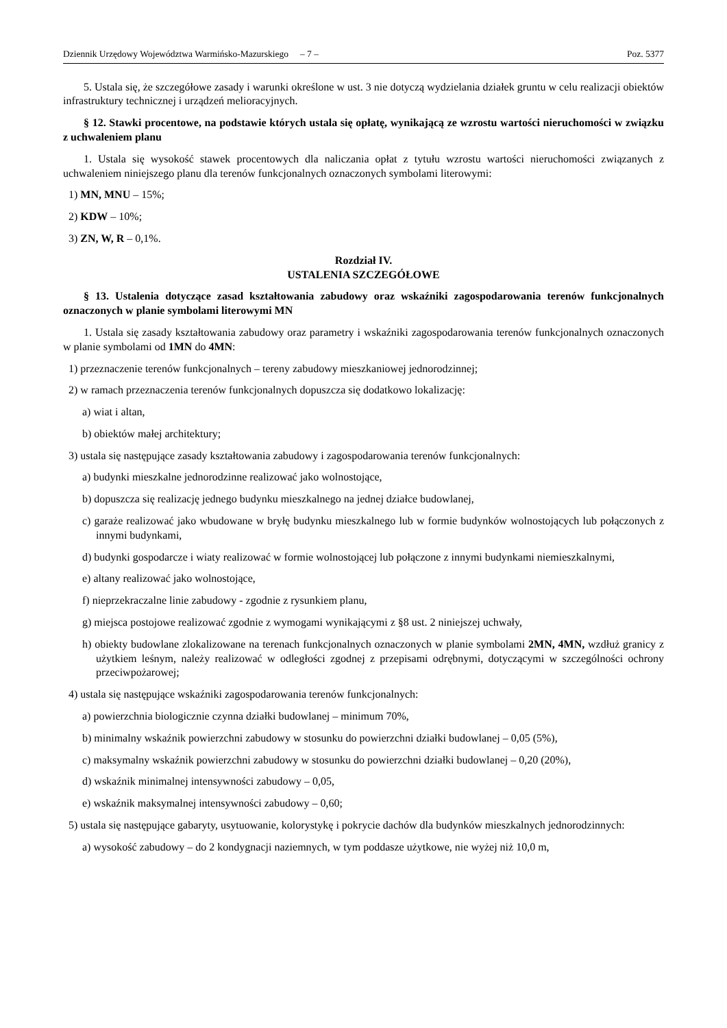Dziennik Urzędowy Województwa Warmińsko-Mazurskiego – 7 – Poz. 5377
5. Ustala się, że szczegółowe zasady i warunki określone w ust. 3 nie dotyczą wydzielania działek gruntu w celu realizacji obiektów infrastruktury technicznej i urządzeń melioracyjnych.
§ 12. Stawki procentowe, na podstawie których ustala się opłatę, wynikającą ze wzrostu wartości nieruchomości w związku z uchwaleniem planu
1. Ustala się wysokość stawek procentowych dla naliczania opłat z tytułu wzrostu wartości nieruchomości związanych z uchwaleniem niniejszego planu dla terenów funkcjonalnych oznaczonych symbolami literowymi:
1) MN, MNU – 15%;
2) KDW – 10%;
3) ZN, W, R – 0,1%.
Rozdział IV.
USTALENIA SZCZEGÓŁOWE
§ 13. Ustalenia dotyczące zasad kształtowania zabudowy oraz wskaźniki zagospodarowania terenów funkcjonalnych oznaczonych w planie symbolami literowymi MN
1. Ustala się zasady kształtowania zabudowy oraz parametry i wskaźniki zagospodarowania terenów funkcjonalnych oznaczonych w planie symbolami od 1MN do 4MN:
1) przeznaczenie terenów funkcjonalnych – tereny zabudowy mieszkaniowej jednorodzinnej;
2) w ramach przeznaczenia terenów funkcjonalnych dopuszcza się dodatkowo lokalizację:
a) wiat i altan,
b) obiektów małej architektury;
3) ustala się następujące zasady kształtowania zabudowy i zagospodarowania terenów funkcjonalnych:
a) budynki mieszkalne jednorodzinne realizować jako wolnostojące,
b) dopuszcza się realizację jednego budynku mieszkalnego na jednej działce budowlanej,
c) garaże realizować jako wbudowane w bryłę budynku mieszkalnego lub w formie budynków wolnostojących lub połączonych z innymi budynkami,
d) budynki gospodarcze i wiaty realizować w formie wolnostojącej lub połączone z innymi budynkami niemieszkalnymi,
e) altany realizować jako wolnostojące,
f) nieprzekraczalne linie zabudowy - zgodnie z rysunkiem planu,
g) miejsca postojowe realizować zgodnie z wymogami wynikającymi z §8 ust. 2 niniejszej uchwały,
h) obiekty budowlane zlokalizowane na terenach funkcjonalnych oznaczonych w planie symbolami 2MN, 4MN, wzdłuż granicy z użytkiem leśnym, należy realizować w odległości zgodnej z przepisami odrębnymi, dotyczącymi w szczególności ochrony przeciwpożarowej;
4) ustala się następujące wskaźniki zagospodarowania terenów funkcjonalnych:
a) powierzchnia biologicznie czynna działki budowlanej – minimum 70%,
b) minimalny wskaźnik powierzchni zabudowy w stosunku do powierzchni działki budowlanej – 0,05 (5%),
c) maksymalny wskaźnik powierzchni zabudowy w stosunku do powierzchni działki budowlanej – 0,20 (20%),
d) wskaźnik minimalnej intensywności zabudowy – 0,05,
e) wskaźnik maksymalnej intensywności zabudowy – 0,60;
5) ustala się następujące gabaryty, usytuowanie, kolorystykę i pokrycie dachów dla budynków mieszkalnych jednorodzinnych:
a) wysokość zabudowy – do 2 kondygnacji naziemnych, w tym poddasze użytkowe, nie wyżej niż 10,0 m,